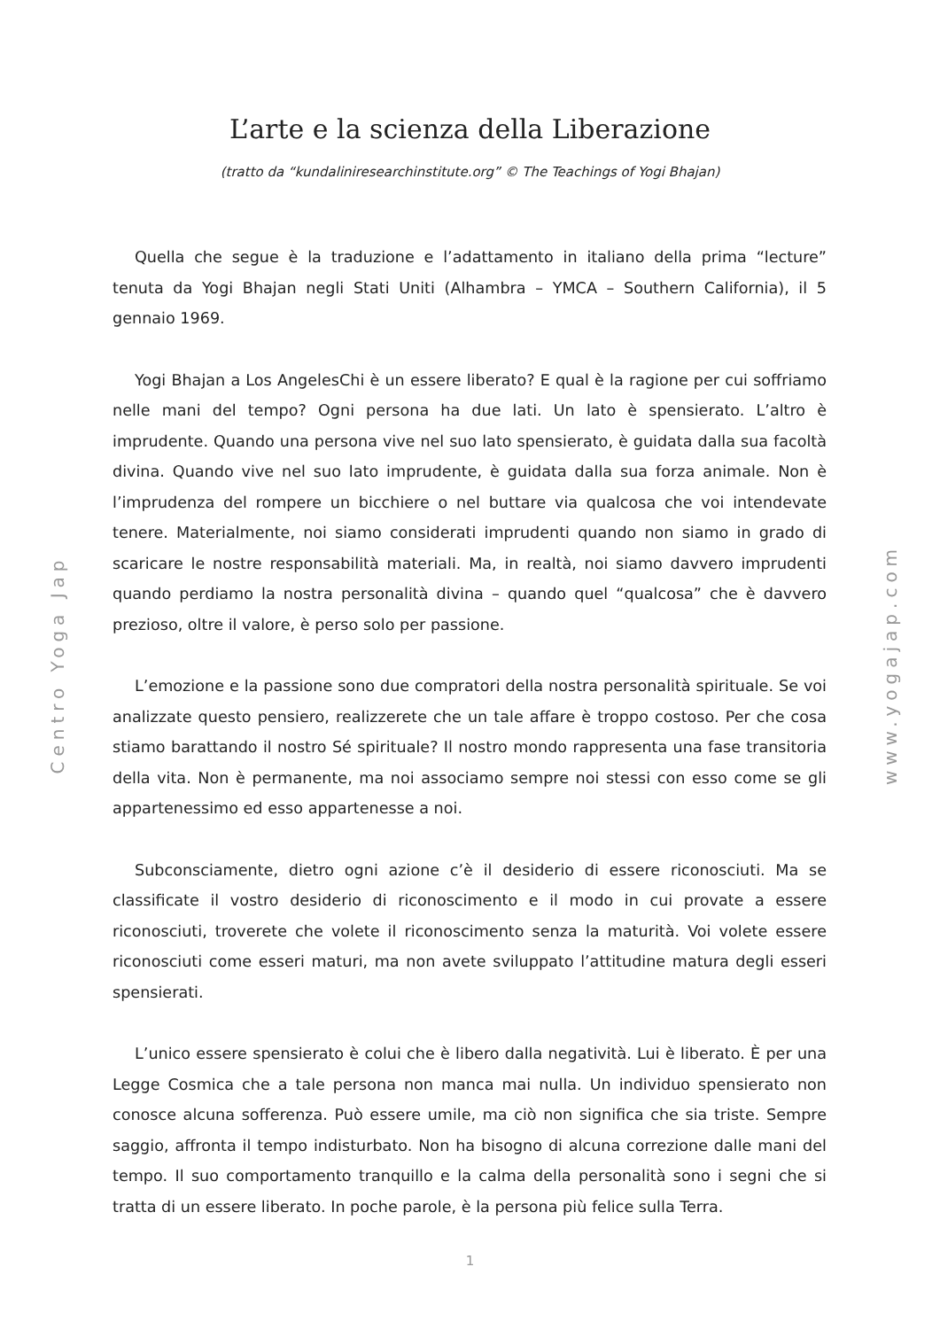Centro Yoga Jap
www.yogajap.com
L’arte e la scienza della Liberazione
(tratto da “kundaliniresearchinstitute.org” © The Teachings of Yogi Bhajan)
Quella che segue è la traduzione e l’adattamento in italiano della prima “lecture” tenuta da Yogi Bhajan negli Stati Uniti (Alhambra – YMCA – Southern California), il 5 gennaio 1969.
Yogi Bhajan a Los AngelesChi è un essere liberato? E qual è la ragione per cui soffriamo nelle mani del tempo? Ogni persona ha due lati. Un lato è spensierato. L’altro è imprudente. Quando una persona vive nel suo lato spensierato, è guidata dalla sua facoltà divina. Quando vive nel suo lato imprudente, è guidata dalla sua forza animale. Non è l’imprudenza del rompere un bicchiere o nel buttare via qualcosa che voi intendevate tenere. Materialmente, noi siamo considerati imprudenti quando non siamo in grado di scaricare le nostre responsabilità materiali. Ma, in realtà, noi siamo davvero imprudenti quando perdiamo la nostra personalità divina – quando quel “qualcosa” che è davvero prezioso, oltre il valore, è perso solo per passione.
L’emozione e la passione sono due compratori della nostra personalità spirituale. Se voi analizzate questo pensiero, realizzerete che un tale affare è troppo costoso. Per che cosa stiamo barattando il nostro Sé spirituale? Il nostro mondo rappresenta una fase transitoria della vita. Non è permanente, ma noi associamo sempre noi stessi con esso come se gli appartenessimo ed esso appartenesse a noi.
Subconsciamente, dietro ogni azione c’è il desiderio di essere riconosciuti. Ma se classificate il vostro desiderio di riconoscimento e il modo in cui provate a essere riconosciuti, troverete che volete il riconoscimento senza la maturità. Voi volete essere riconosciuti come esseri maturi, ma non avete sviluppato l’attitudine matura degli esseri spensierati.
L’unico essere spensierato è colui che è libero dalla negatività. Lui è liberato. È per una Legge Cosmica che a tale persona non manca mai nulla. Un individuo spensierato non conosce alcuna sofferenza. Può essere umile, ma ciò non significa che sia triste. Sempre saggio, affronta il tempo indisturbato. Non ha bisogno di alcuna correzione dalle mani del tempo. Il suo comportamento tranquillo e la calma della personalità sono i segni che si tratta di un essere liberato. In poche parole, è la persona più felice sulla Terra.
1